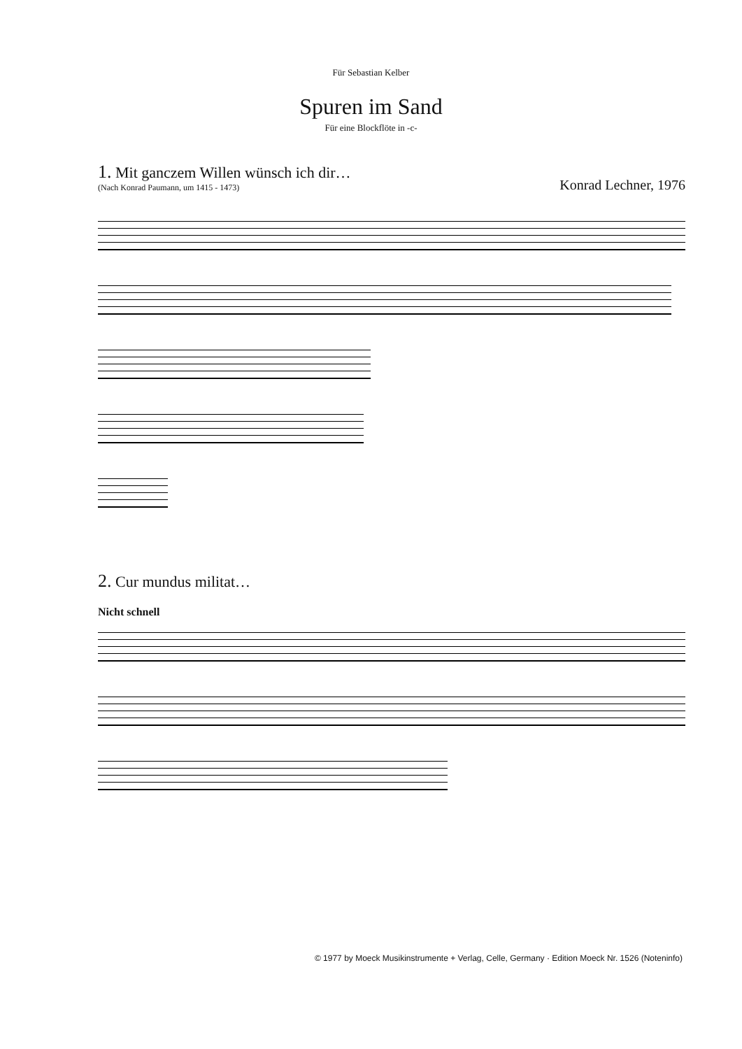Für Sebastian Kelber
Spuren im Sand
Für eine Blockflöte in -c-
1. Mit ganczem Willen wünsch ich dir…
(Nach Konrad Paumann, um 1415 - 1473)
Konrad Lechner, 1976
2. Cur mundus militat…
Nicht schnell
© 1977 by Moeck Musikinstrumente + Verlag, Celle, Germany · Edition Moeck Nr. 1526 (Noteninfo)